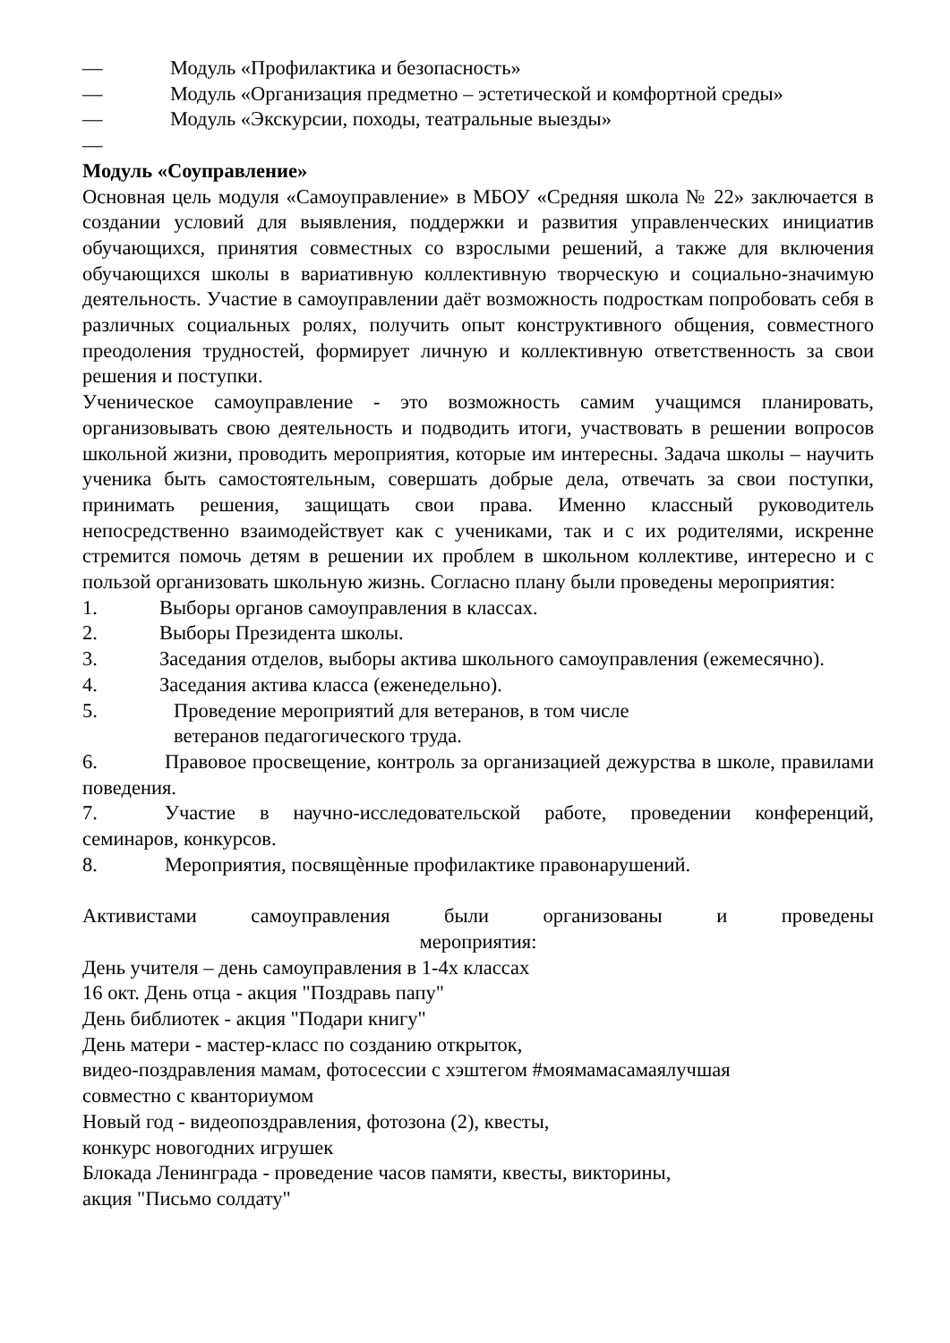— Модуль «Профилактика и безопасность»
— Модуль «Организация предметно – эстетической и комфортной среды»
— Модуль «Экскурсии, походы, театральные выезды»
—
Модуль «Соуправление»
Основная цель модуля «Самоуправление» в МБОУ «Средняя школа № 22» заключается в создании условий для выявления, поддержки и развития управленческих инициатив обучающихся, принятия совместных со взрослыми решений, а также для включения обучающихся школы в вариативную коллективную творческую и социально-значимую деятельность. Участие в самоуправлении даёт возможность подросткам попробовать себя в различных социальных ролях, получить опыт конструктивного общения, совместного преодоления трудностей, формирует личную и коллективную ответственность за свои решения и поступки.
Ученическое самоуправление - это возможность самим учащимся планировать, организовывать свою деятельность и подводить итоги, участвовать в решении вопросов школьной жизни, проводить мероприятия, которые им интересны. Задача школы – научить ученика быть самостоятельным, совершать добрые дела, отвечать за свои поступки, принимать решения, защищать свои права. Именно классный руководитель непосредственно взаимодействует как с учениками, так и с их родителями, искренне стремится помочь детям в решении их проблем в школьном коллективе, интересно и с пользой организовать школьную жизнь. Согласно плану были проведены мероприятия:
1. Выборы органов самоуправления в классах.
2. Выборы Президента школы.
3. Заседания отделов, выборы актива школьного самоуправления (ежемесячно).
4. Заседания актива класса (еженедельно).
5. Проведение мероприятий для ветеранов, в том числе
ветеранов педагогического труда.
6. Правовое просвещение, контроль за организацией дежурства в школе, правилами поведения.
7. Участие в научно-исследовательской работе, проведении конференций, семинаров, конкурсов.
8. Мероприятия, посвящѐнные профилактике правонарушений.
Активистами самоуправления были организованы и проведены
мероприятия:
День учителя – день самоуправления в 1-4х классах
16 окт. День отца - акция "Поздравь папу"
День библиотек - акция "Подари книгу"
День матери - мастер-класс по созданию открыток,
видео-поздравления мамам, фотосессии с хэштегом #моямамасамаялучшая
совместно с кванториумом
Новый год - видеопоздравления, фотозона (2), квесты,
конкурс новогодних игрушек
Блокада Ленинграда - проведение часов памяти, квесты, викторины,
акция "Письмо солдату"